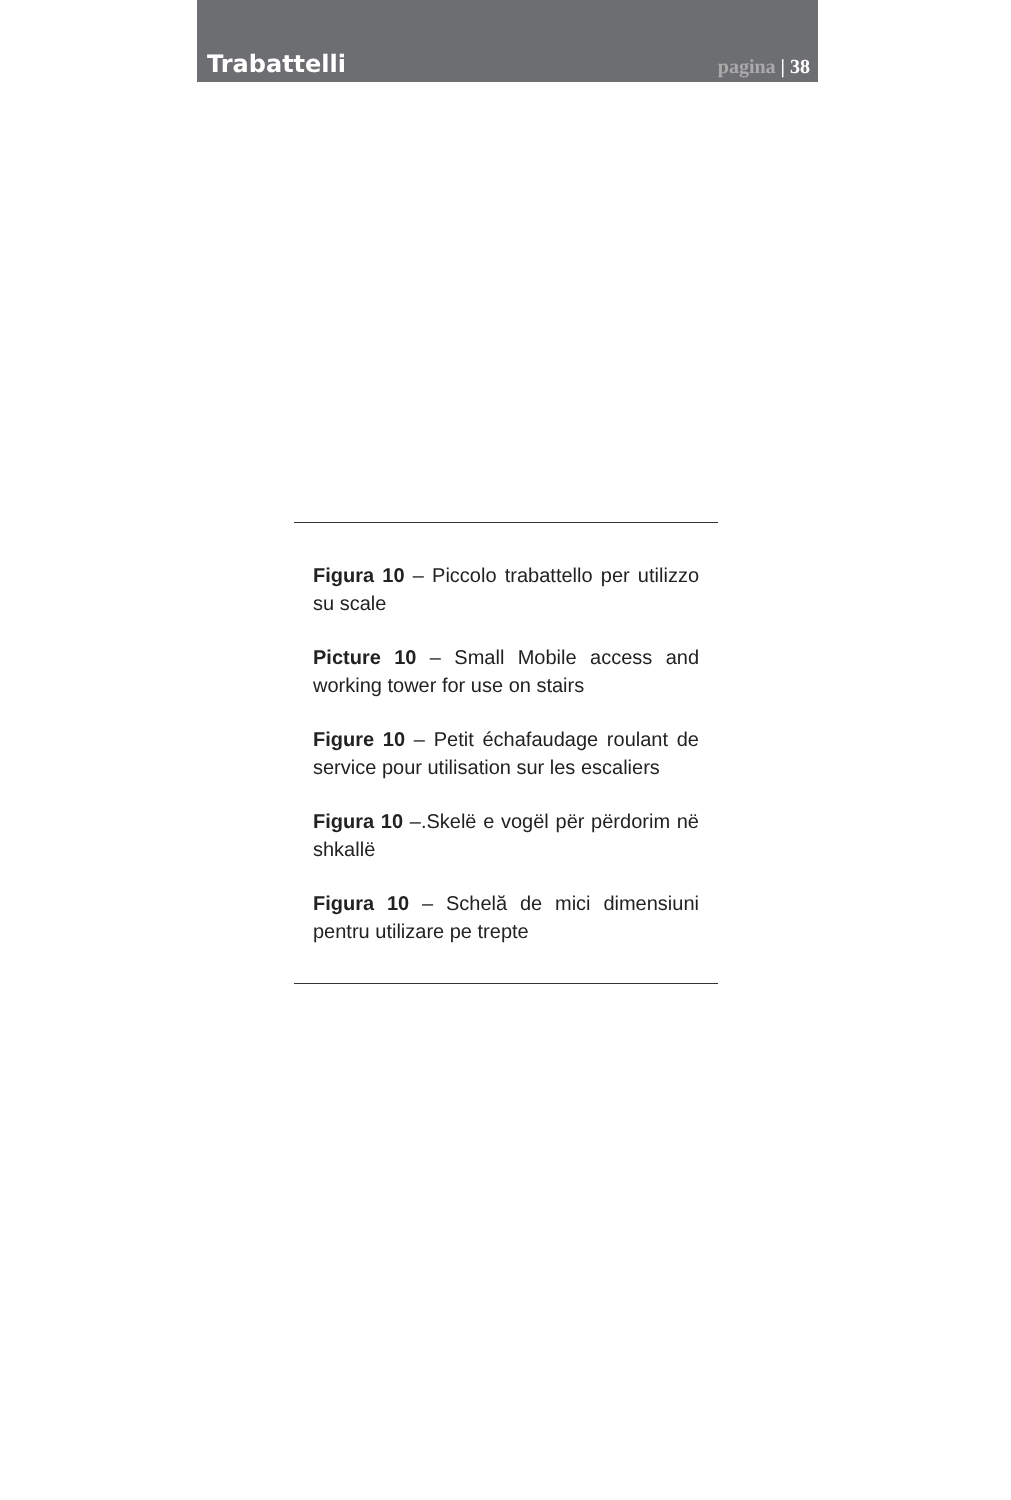Trabattelli
pagina | 38
Figura 10 – Piccolo trabattello per utilizzo su scale
Picture 10 – Small Mobile access and working tower for use on stairs
Figure 10 – Petit échafaudage roulant de service pour utilisation sur les escaliers
Figura 10 –.Skelë e vogël për përdorim në shkallë
Figura 10 – Schelă de mici dimensiuni pentru utilizare pe trepte